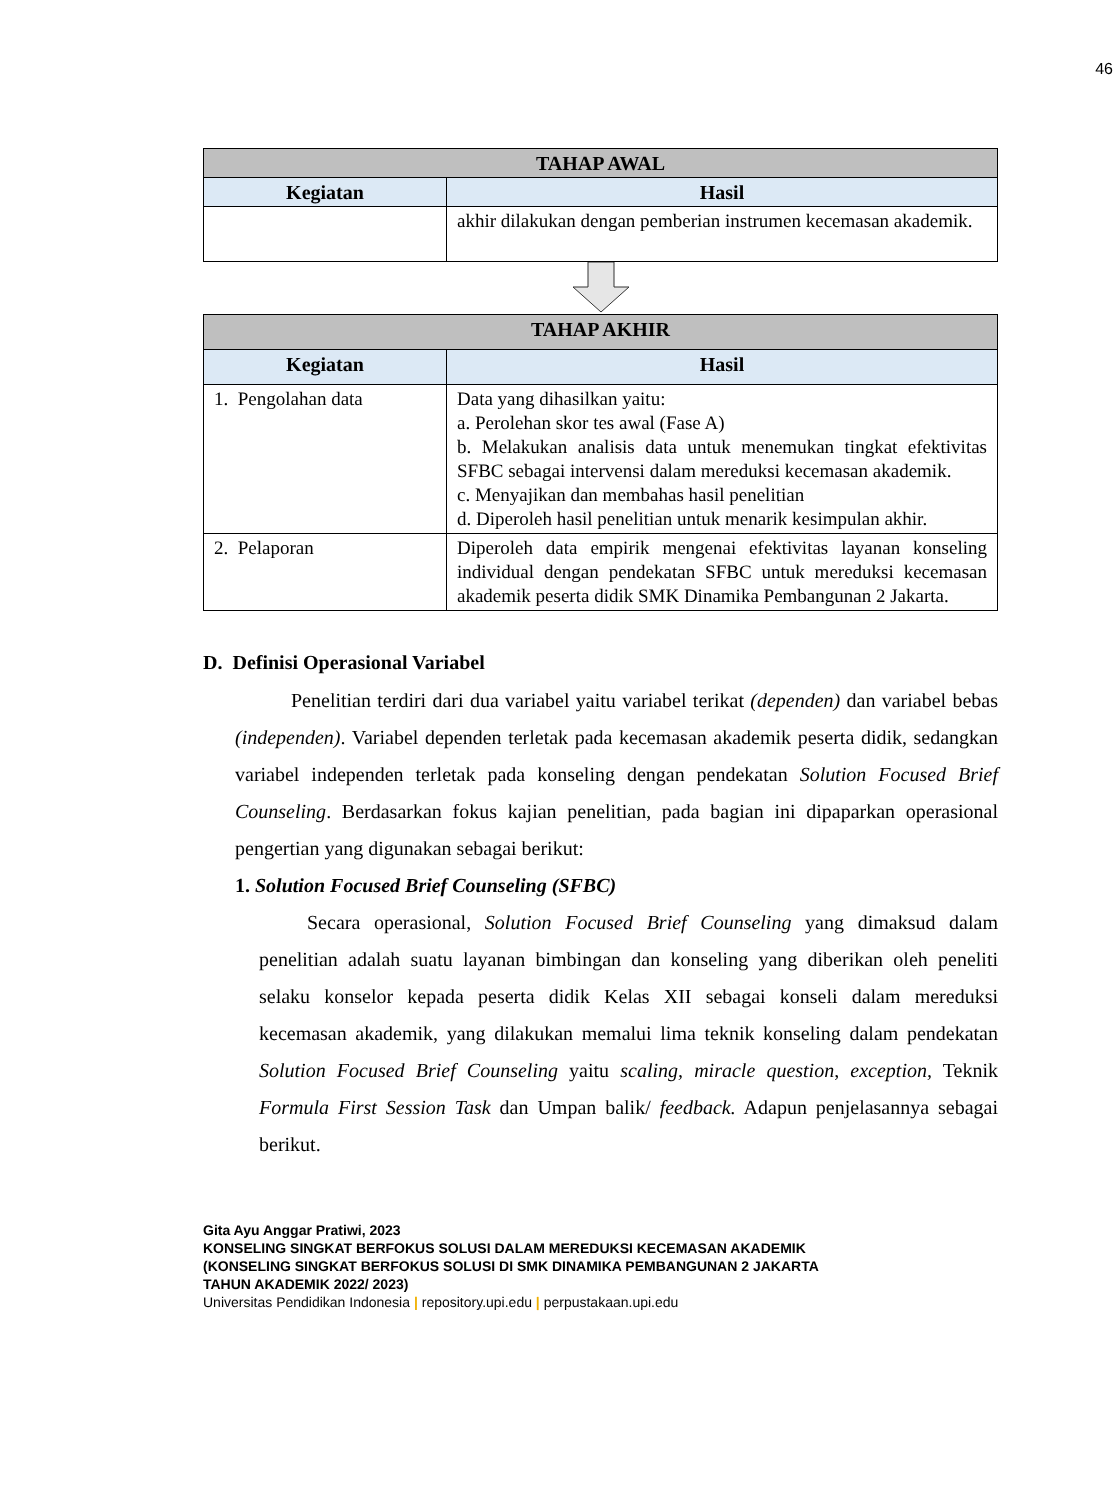46
| TAHAP AWAL | |
| --- | --- |
| Kegiatan | Hasil |
| | akhir dilakukan dengan pemberian instrumen kecemasan akademik. |
| TAHAP AKHIR | |
| --- | --- |
| Kegiatan | Hasil |
| 1. Pengolahan data | Data yang dihasilkan yaitu: a. Perolehan skor tes awal (Fase A) b. Melakukan analisis data untuk menemukan tingkat efektivitas SFBC sebagai intervensi dalam mereduksi kecemasan akademik. c. Menyajikan dan membahas hasil penelitian d. Diperoleh hasil penelitian untuk menarik kesimpulan akhir. |
| 2. Pelaporan | Diperoleh data empirik mengenai efektivitas layanan konseling individual dengan pendekatan SFBC untuk mereduksi kecemasan akademik peserta didik SMK Dinamika Pembangunan 2 Jakarta. |
D. Definisi Operasional Variabel
Penelitian terdiri dari dua variabel yaitu variabel terikat (dependen) dan variabel bebas (independen). Variabel dependen terletak pada kecemasan akademik peserta didik, sedangkan variabel independen terletak pada konseling dengan pendekatan Solution Focused Brief Counseling. Berdasarkan fokus kajian penelitian, pada bagian ini dipaparkan operasional pengertian yang digunakan sebagai berikut:
1. Solution Focused Brief Counseling (SFBC)
Secara operasional, Solution Focused Brief Counseling yang dimaksud dalam penelitian adalah suatu layanan bimbingan dan konseling yang diberikan oleh peneliti selaku konselor kepada peserta didik Kelas XII sebagai konseli dalam mereduksi kecemasan akademik, yang dilakukan memalui lima teknik konseling dalam pendekatan Solution Focused Brief Counseling yaitu scaling, miracle question, exception, Teknik Formula First Session Task dan Umpan balik/ feedback. Adapun penjelasannya sebagai berikut.
Gita Ayu Anggar Pratiwi, 2023
KONSELING SINGKAT BERFOKUS SOLUSI DALAM MEREDUKSI KECEMASAN AKADEMIK
(KONSELING SINGKAT BERFOKUS SOLUSI DI SMK DINAMIKA PEMBANGUNAN 2 JAKARTA
TAHUN AKADEMIK 2022/ 2023)
Universitas Pendidikan Indonesia | repository.upi.edu | perpustakaan.upi.edu